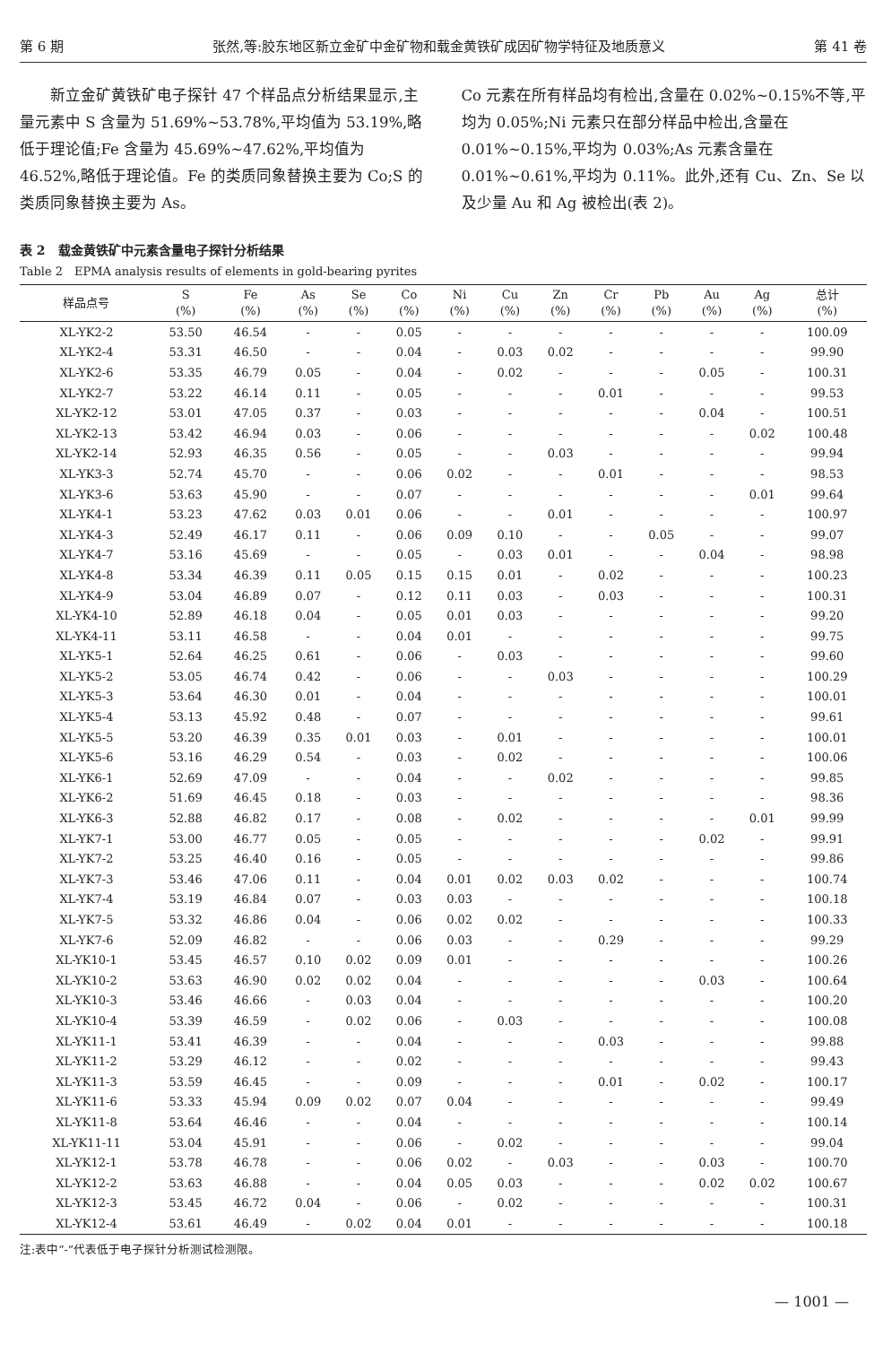第 6 期 张然,等:胶东地区新立金矿中金矿物和载金黄铁矿成因矿物学特征及地质意义 第 41 卷
　　新立金矿黄铁矿电子探针 47 个样品点分析结果显示,主量元素中 S 含量为 51.69%~53.78%,平均值为 53.19%,略低于理论值;Fe 含量为 45.69%~47.62%,平均值为 46.52%,略低于理论值。Fe 的类质同象替换主要为 Co;S 的类质同象替换主要为 As。
Co 元素在所有样品均有检出,含量在 0.02%~0.15%不等,平均为 0.05%;Ni 元素只在部分样品中检出,含量在 0.01%~0.15%,平均为 0.03%;As 元素含量在 0.01%~0.61%,平均为 0.11%。此外,还有 Cu、Zn、Se 以及少量 Au 和 Ag 被检出(表 2)。
表 2　载金黄铁矿中元素含量电子探针分析结果
Table 2　EPMA analysis results of elements in gold-bearing pyrites
| 样品点号 | S (%) | Fe (%) | As (%) | Se (%) | Co (%) | Ni (%) | Cu (%) | Zn (%) | Cr (%) | Pb (%) | Au (%) | Ag (%) | 总计 (%) |
| --- | --- | --- | --- | --- | --- | --- | --- | --- | --- | --- | --- | --- | --- |
| XL-YK2-2 | 53.50 | 46.54 | - | - | 0.05 | - | - | - | - | - | - | - | 100.09 |
| XL-YK2-4 | 53.31 | 46.50 | - | - | 0.04 | - | 0.03 | 0.02 | - | - | - | - | 99.90 |
| XL-YK2-6 | 53.35 | 46.79 | 0.05 | - | 0.04 | - | 0.02 | - | - | - | 0.05 | - | 100.31 |
| XL-YK2-7 | 53.22 | 46.14 | 0.11 | - | 0.05 | - | - | - | 0.01 | - | - | - | 99.53 |
| XL-YK2-12 | 53.01 | 47.05 | 0.37 | - | 0.03 | - | - | - | - | - | 0.04 | - | 100.51 |
| XL-YK2-13 | 53.42 | 46.94 | 0.03 | - | 0.06 | - | - | - | - | - | - | 0.02 | 100.48 |
| XL-YK2-14 | 52.93 | 46.35 | 0.56 | - | 0.05 | - | - | 0.03 | - | - | - | - | 99.94 |
| XL-YK3-3 | 52.74 | 45.70 | - | - | 0.06 | 0.02 | - | - | 0.01 | - | - | - | 98.53 |
| XL-YK3-6 | 53.63 | 45.90 | - | - | 0.07 | - | - | - | - | - | - | 0.01 | 99.64 |
| XL-YK4-1 | 53.23 | 47.62 | 0.03 | 0.01 | 0.06 | - | - | 0.01 | - | - | - | - | 100.97 |
| XL-YK4-3 | 52.49 | 46.17 | 0.11 | - | 0.06 | 0.09 | 0.10 | - | - | 0.05 | - | - | 99.07 |
| XL-YK4-7 | 53.16 | 45.69 | - | - | 0.05 | - | 0.03 | 0.01 | - | - | 0.04 | - | 98.98 |
| XL-YK4-8 | 53.34 | 46.39 | 0.11 | 0.05 | 0.15 | 0.15 | 0.01 | - | 0.02 | - | - | - | 100.23 |
| XL-YK4-9 | 53.04 | 46.89 | 0.07 | - | 0.12 | 0.11 | 0.03 | - | 0.03 | - | - | - | 100.31 |
| XL-YK4-10 | 52.89 | 46.18 | 0.04 | - | 0.05 | 0.01 | 0.03 | - | - | - | - | - | 99.20 |
| XL-YK4-11 | 53.11 | 46.58 | - | - | 0.04 | 0.01 | - | - | - | - | - | - | 99.75 |
| XL-YK5-1 | 52.64 | 46.25 | 0.61 | - | 0.06 | - | 0.03 | - | - | - | - | - | 99.60 |
| XL-YK5-2 | 53.05 | 46.74 | 0.42 | - | 0.06 | - | - | 0.03 | - | - | - | - | 100.29 |
| XL-YK5-3 | 53.64 | 46.30 | 0.01 | - | 0.04 | - | - | - | - | - | - | - | 100.01 |
| XL-YK5-4 | 53.13 | 45.92 | 0.48 | - | 0.07 | - | - | - | - | - | - | - | 99.61 |
| XL-YK5-5 | 53.20 | 46.39 | 0.35 | 0.01 | 0.03 | - | 0.01 | - | - | - | - | - | 100.01 |
| XL-YK5-6 | 53.16 | 46.29 | 0.54 | - | 0.03 | - | 0.02 | - | - | - | - | - | 100.06 |
| XL-YK6-1 | 52.69 | 47.09 | - | - | 0.04 | - | - | 0.02 | - | - | - | - | 99.85 |
| XL-YK6-2 | 51.69 | 46.45 | 0.18 | - | 0.03 | - | - | - | - | - | - | - | 98.36 |
| XL-YK6-3 | 52.88 | 46.82 | 0.17 | - | 0.08 | - | 0.02 | - | - | - | - | 0.01 | 99.99 |
| XL-YK7-1 | 53.00 | 46.77 | 0.05 | - | 0.05 | - | - | - | - | - | 0.02 | - | 99.91 |
| XL-YK7-2 | 53.25 | 46.40 | 0.16 | - | 0.05 | - | - | - | - | - | - | - | 99.86 |
| XL-YK7-3 | 53.46 | 47.06 | 0.11 | - | 0.04 | 0.01 | 0.02 | 0.03 | 0.02 | - | - | - | 100.74 |
| XL-YK7-4 | 53.19 | 46.84 | 0.07 | - | 0.03 | 0.03 | - | - | - | - | - | - | 100.18 |
| XL-YK7-5 | 53.32 | 46.86 | 0.04 | - | 0.06 | 0.02 | 0.02 | - | - | - | - | - | 100.33 |
| XL-YK7-6 | 52.09 | 46.82 | - | - | 0.06 | 0.03 | - | - | 0.29 | - | - | - | 99.29 |
| XL-YK10-1 | 53.45 | 46.57 | 0.10 | 0.02 | 0.09 | 0.01 | - | - | - | - | - | - | 100.26 |
| XL-YK10-2 | 53.63 | 46.90 | 0.02 | 0.02 | 0.04 | - | - | - | - | - | 0.03 | - | 100.64 |
| XL-YK10-3 | 53.46 | 46.66 | - | 0.03 | 0.04 | - | - | - | - | - | - | - | 100.20 |
| XL-YK10-4 | 53.39 | 46.59 | - | 0.02 | 0.06 | - | 0.03 | - | - | - | - | - | 100.08 |
| XL-YK11-1 | 53.41 | 46.39 | - | - | 0.04 | - | - | - | 0.03 | - | - | - | 99.88 |
| XL-YK11-2 | 53.29 | 46.12 | - | - | 0.02 | - | - | - | - | - | - | - | 99.43 |
| XL-YK11-3 | 53.59 | 46.45 | - | - | 0.09 | - | - | - | 0.01 | - | 0.02 | - | 100.17 |
| XL-YK11-6 | 53.33 | 45.94 | 0.09 | 0.02 | 0.07 | 0.04 | - | - | - | - | - | - | 99.49 |
| XL-YK11-8 | 53.64 | 46.46 | - | - | 0.04 | - | - | - | - | - | - | - | 100.14 |
| XL-YK11-11 | 53.04 | 45.91 | - | - | 0.06 | - | 0.02 | - | - | - | - | - | 99.04 |
| XL-YK12-1 | 53.78 | 46.78 | - | - | 0.06 | 0.02 | - | 0.03 | - | - | 0.03 | - | 100.70 |
| XL-YK12-2 | 53.63 | 46.88 | - | - | 0.04 | 0.05 | 0.03 | - | - | - | 0.02 | 0.02 | 100.67 |
| XL-YK12-3 | 53.45 | 46.72 | 0.04 | - | 0.06 | - | 0.02 | - | - | - | - | - | 100.31 |
| XL-YK12-4 | 53.61 | 46.49 | - | 0.02 | 0.04 | 0.01 | - | - | - | - | - | - | 100.18 |
注:表中“-”代表低于电子探针分析测试检测限。
— 1001 —